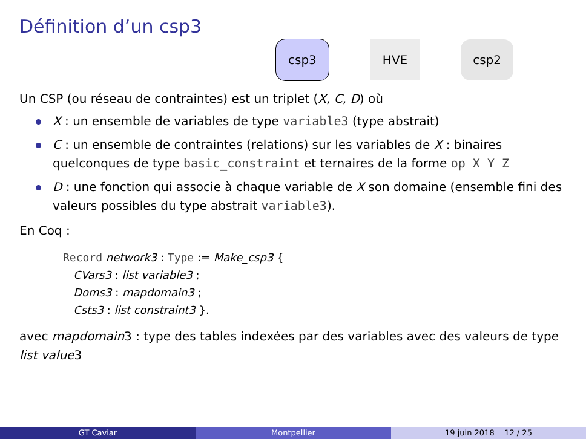Définition d’un csp3
csp3 HVE csp2
Un CSP (ou réseau de contraintes) est un triplet (X, C, D) où
X : un ensemble de variables de type variable3 (type abstrait)
C : un ensemble de contraintes (relations) sur les variables de X : binaires quelconques de type basic_constraint et ternaires de la forme op X Y Z
D : une fonction qui associe à chaque variable de X son domaine (ensemble fini des valeurs possibles du type abstrait variable3).
En Coq :
Record network3 : Type := Make_csp3 {
CVars3 : list variable3 ;
Doms3 : mapdomain3 ;
Csts3 : list constraint3 }.
avec mapdomain3 : type des tables indexées par des variables avec des valeurs de type list value3
GT Caviar Montpellier 19 juin 2018 12 / 25